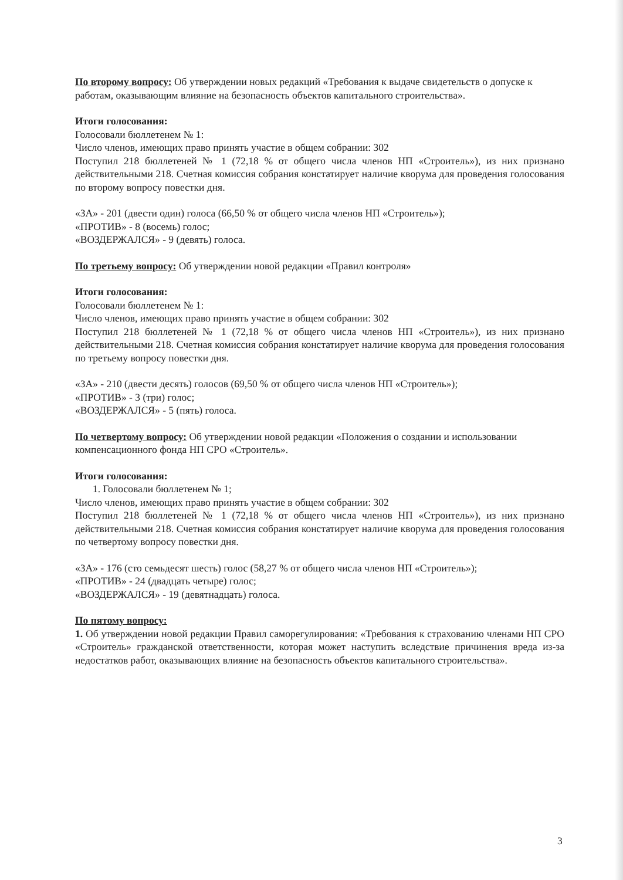По второму вопросу: Об утверждении новых редакций «Требования к выдаче свидетельств о допуске к работам, оказывающим влияние на безопасность объектов капитального строительства».
Итоги голосования:
Голосовали бюллетенем № 1:
Число членов, имеющих право принять участие в общем собрании: 302
Поступил 218 бюллетеней № 1 (72,18 % от общего числа членов НП «Строитель»), из них признано действительными 218. Счетная комиссия собрания констатирует наличие кворума для проведения голосования по второму вопросу повестки дня.
«ЗА» - 201 (двести один) голоса (66,50 % от общего числа членов НП «Строитель»);
«ПРОТИВ» - 8 (восемь) голос;
«ВОЗДЕРЖАЛСЯ» - 9 (девять) голоса.
По третьему вопросу: Об утверждении новой редакции «Правил контроля»
Итоги голосования:
Голосовали бюллетенем № 1:
Число членов, имеющих право принять участие в общем собрании: 302
Поступил 218 бюллетеней № 1 (72,18 % от общего числа членов НП «Строитель»), из них признано действительными 218. Счетная комиссия собрания констатирует наличие кворума для проведения голосования по третьему вопросу повестки дня.
«ЗА» - 210 (двести десять) голосов (69,50 % от общего числа членов НП «Строитель»);
«ПРОТИВ» - 3 (три) голос;
«ВОЗДЕРЖАЛСЯ» - 5 (пять) голоса.
По четвертому вопросу: Об утверждении новой редакции «Положения о создании и использовании компенсационного фонда НП СРО «Строитель».
Итоги голосования:
1. Голосовали бюллетенем № 1;
Число членов, имеющих право принять участие в общем собрании: 302
Поступил 218 бюллетеней № 1 (72,18 % от общего числа членов НП «Строитель»), из них признано действительными 218. Счетная комиссия собрания констатирует наличие кворума для проведения голосования по четвертому вопросу повестки дня.
«ЗА» - 176 (сто семьдесят шесть) голос (58,27 % от общего числа членов НП «Строитель»);
«ПРОТИВ» - 24 (двадцать четыре) голос;
«ВОЗДЕРЖАЛСЯ» - 19 (девятнадцать) голоса.
По пятому вопросу:
1. Об утверждении новой редакции Правил саморегулирования: «Требования к страхованию членами НП СРО «Строитель» гражданской ответственности, которая может наступить вследствие причинения вреда из-за недостатков работ, оказывающих влияние на безопасность объектов капитального строительства».
3